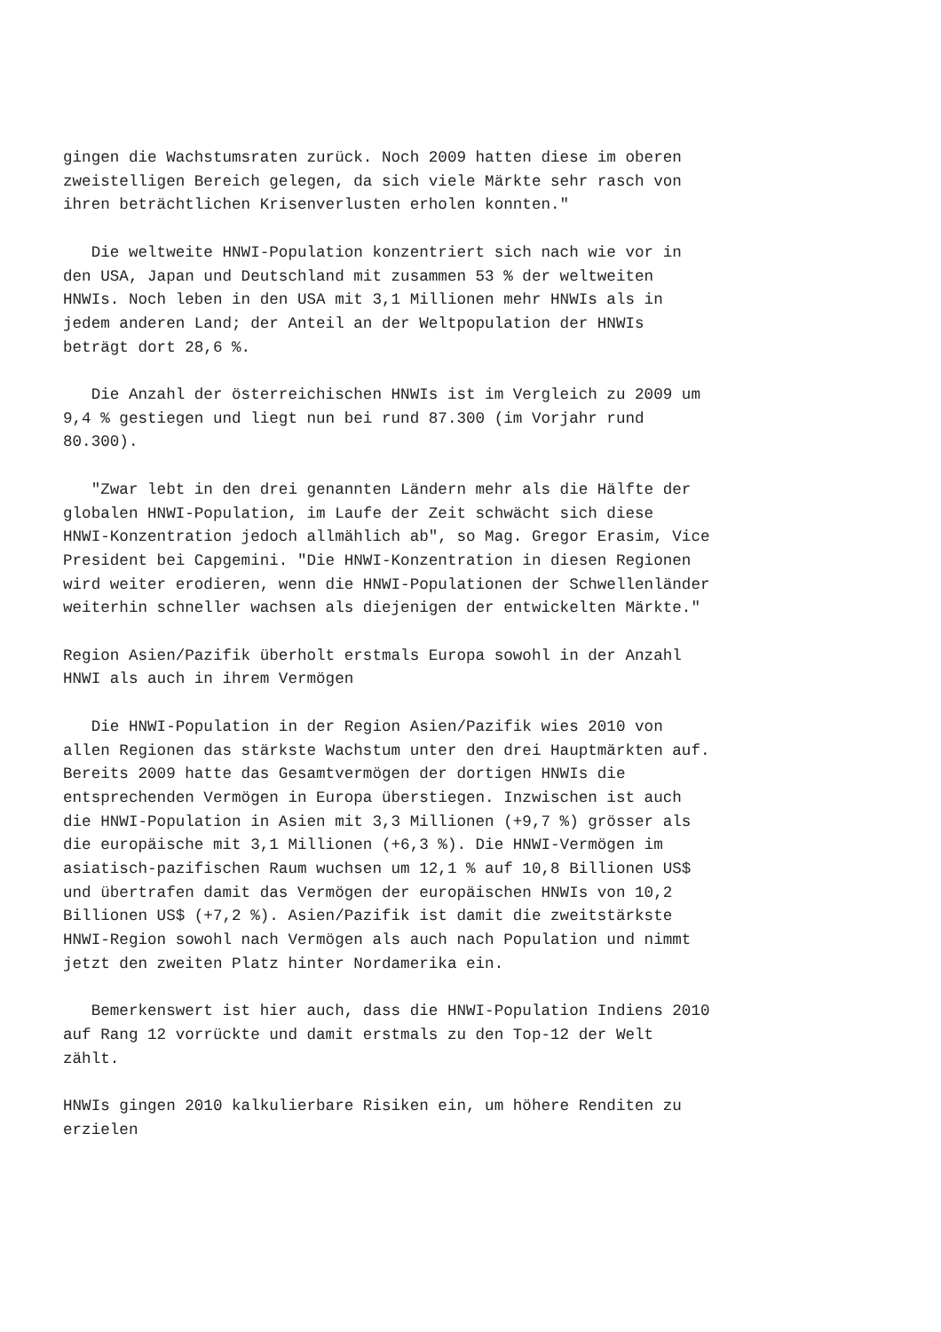gingen die Wachstumsraten zurück. Noch 2009 hatten diese im oberen zweistelligen Bereich gelegen, da sich viele Märkte sehr rasch von ihren beträchtlichen Krisenverlusten erholen konnten."
Die weltweite HNWI-Population konzentriert sich nach wie vor in den USA, Japan und Deutschland mit zusammen 53 % der weltweiten HNWIs. Noch leben in den USA mit 3,1 Millionen mehr HNWIs als in jedem anderen Land; der Anteil an der Weltpopulation der HNWIs beträgt dort 28,6 %.
Die Anzahl der österreichischen HNWIs ist im Vergleich zu 2009 um 9,4 % gestiegen und liegt nun bei rund 87.300 (im Vorjahr rund 80.300).
"Zwar lebt in den drei genannten Ländern mehr als die Hälfte der globalen HNWI-Population, im Laufe der Zeit schwächt sich diese HNWI-Konzentration jedoch allmählich ab", so Mag. Gregor Erasim, Vice President bei Capgemini. "Die HNWI-Konzentration in diesen Regionen wird weiter erodieren, wenn die HNWI-Populationen der Schwellenländer weiterhin schneller wachsen als diejenigen der entwickelten Märkte."
Region Asien/Pazifik überholt erstmals Europa sowohl in der Anzahl HNWI als auch in ihrem Vermögen
Die HNWI-Population in der Region Asien/Pazifik wies 2010 von allen Regionen das stärkste Wachstum unter den drei Hauptmärkten auf. Bereits 2009 hatte das Gesamtvermögen der dortigen HNWIs die entsprechenden Vermögen in Europa überstiegen. Inzwischen ist auch die HNWI-Population in Asien mit 3,3 Millionen (+9,7 %) grösser als die europäische mit 3,1 Millionen (+6,3 %). Die HNWI-Vermögen im asiatisch-pazifischen Raum wuchsen um 12,1 % auf 10,8 Billionen US$ und übertrafen damit das Vermögen der europäischen HNWIs von 10,2 Billionen US$ (+7,2 %). Asien/Pazifik ist damit die zweitstärkste HNWI-Region sowohl nach Vermögen als auch nach Population und nimmt jetzt den zweiten Platz hinter Nordamerika ein.
Bemerkenswert ist hier auch, dass die HNWI-Population Indiens 2010 auf Rang 12 vorrückte und damit erstmals zu den Top-12 der Welt zählt.
HNWIs gingen 2010 kalkulierbare Risiken ein, um höhere Renditen zu erzielen